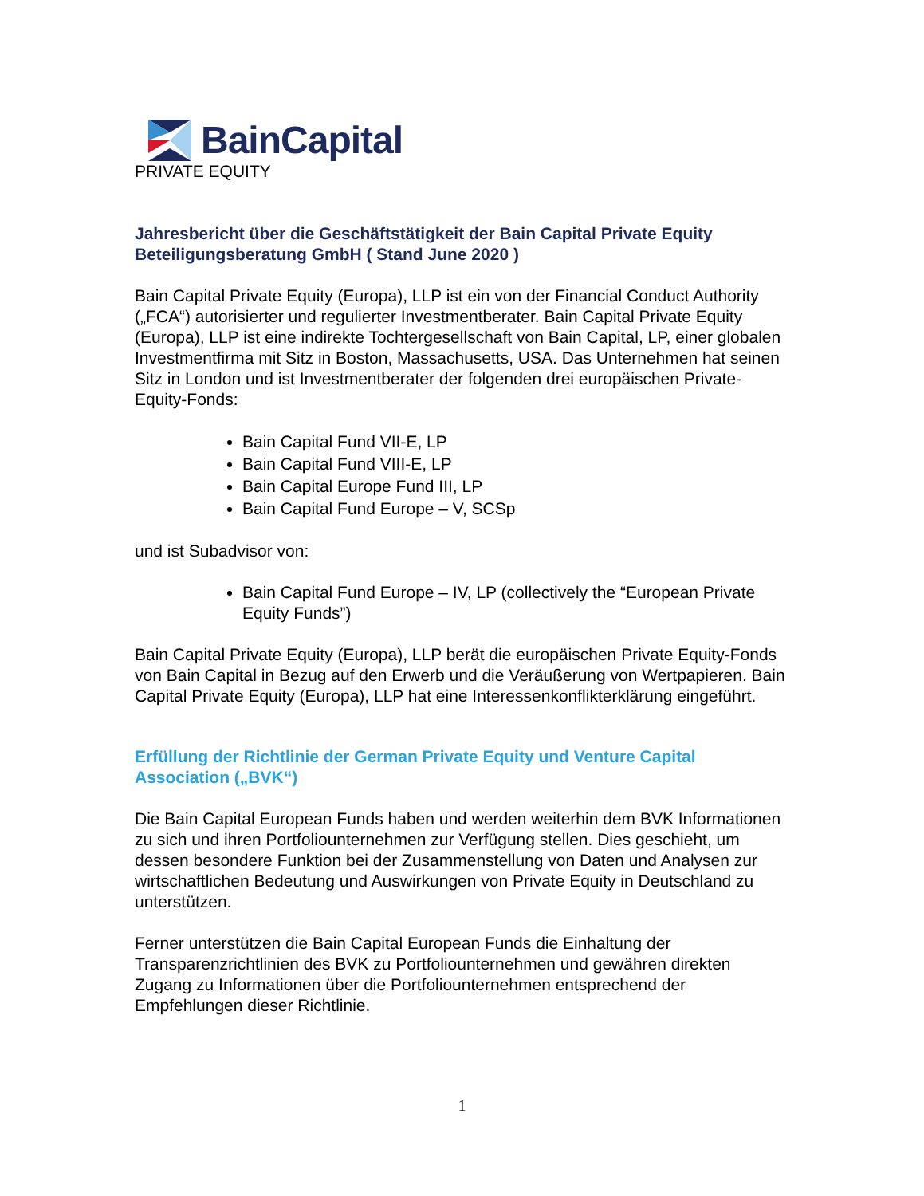BainCapital
PRIVATE EQUITY
Jahresbericht über die Geschäftstätigkeit der Bain Capital Private Equity Beteiligungsberatung GmbH ( Stand June 2020 )
Bain Capital Private Equity (Europa), LLP ist ein von der Financial Conduct Authority („FCA“) autorisierter und regulierter Investmentberater. Bain Capital Private Equity (Europa), LLP ist eine indirekte Tochtergesellschaft von Bain Capital, LP, einer globalen Investmentfirma mit Sitz in Boston, Massachusetts, USA. Das Unternehmen hat seinen Sitz in London und ist Investmentberater der folgenden drei europäischen Private-Equity-Fonds:
Bain Capital Fund VII-E, LP
Bain Capital Fund VIII-E, LP
Bain Capital Europe Fund III, LP
Bain Capital Fund Europe – V, SCSp
und ist Subadvisor von:
Bain Capital Fund Europe – IV, LP (collectively the “European Private Equity Funds”)
Bain Capital Private Equity (Europa), LLP berät die europäischen Private Equity-Fonds von Bain Capital in Bezug auf den Erwerb und die Veräußerung von Wertpapieren. Bain Capital Private Equity (Europa), LLP hat eine Interessenkonflikterklärung eingeführt.
Erfüllung der Richtlinie der German Private Equity und Venture Capital Association („BVK“)
Die Bain Capital European Funds haben und werden weiterhin dem BVK Informationen zu sich und ihren Portfoliounternehmen zur Verfügung stellen. Dies geschieht, um dessen besondere Funktion bei der Zusammenstellung von Daten und Analysen zur wirtschaftlichen Bedeutung und Auswirkungen von Private Equity in Deutschland zu unterstützen.
Ferner unterstützen die Bain Capital European Funds die Einhaltung der Transparenzrichtlinien des BVK zu Portfoliounternehmen und gewähren direkten Zugang zu Informationen über die Portfoliounternehmen entsprechend der Empfehlungen dieser Richtlinie.
1